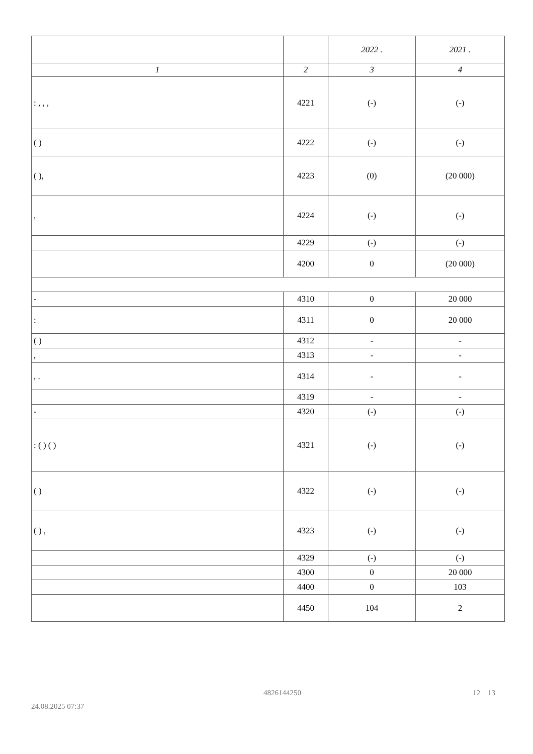| | | 2022 . | 2021 . |
| --- | --- | --- | --- |
| 1 | 2 | 3 | 4 |
| : , , , | 4221 | (-) | (-) |
| ( ) | 4222 | (-) | (-) |
| ( ), | 4223 | (0) | (20 000) |
| , | 4224 | (-) | (-) |
| | 4229 | (-) | (-) |
| | 4200 | 0 | (20 000) |
| - | 4310 | 0 | 20 000 |
| : | 4311 | 0 | 20 000 |
| ( ) | 4312 | - | - |
| , | 4313 | - | - |
| , . | 4314 | - | - |
| | 4319 | - | - |
| - | 4320 | (-) | (-) |
| : ( ) ( ) | 4321 | (-) | (-) |
| ( ) | 4322 | (-) | (-) |
| ( ) , | 4323 | (-) | (-) |
| | 4329 | (-) | (-) |
| | 4300 | 0 | 20 000 |
| | 4400 | 0 | 103 |
| | 4450 | 104 | 2 |
4826144250 12 13
24.08.2025 07:37